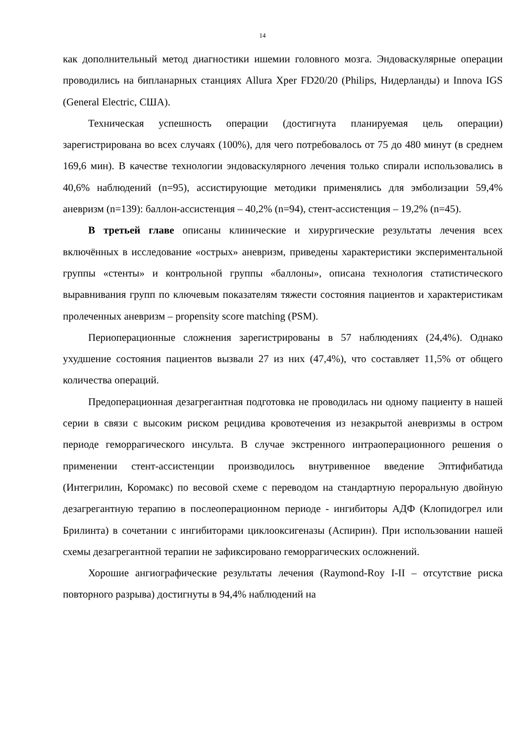14
как дополнительный метод диагностики ишемии головного мозга. Эндоваскулярные операции проводились на бипланарных станциях Allura Xper FD20/20 (Philips, Нидерланды) и Innova IGS (General Electric, США).
Техническая успешность операции (достигнута планируемая цель операции) зарегистрирована во всех случаях (100%), для чего потребовалось от 75 до 480 минут (в среднем 169,6 мин). В качестве технологии эндоваскулярного лечения только спирали использовались в 40,6% наблюдений (n=95), ассистирующие методики применялись для эмболизации 59,4% аневризм (n=139): баллон-ассистенция – 40,2% (n=94), стент-ассистенция – 19,2% (n=45).
В третьей главе описаны клинические и хирургические результаты лечения всех включённых в исследование «острых» аневризм, приведены характеристики экспериментальной группы «стенты» и контрольной группы «баллоны», описана технология статистического выравнивания групп по ключевым показателям тяжести состояния пациентов и характеристикам пролеченных аневризм – propensity score matching (PSM).
Периоперационные сложнения зарегистрированы в 57 наблюдениях (24,4%). Однако ухудшение состояния пациентов вызвали 27 из них (47,4%), что составляет 11,5% от общего количества операций.
Предоперационная дезагрегантная подготовка не проводилась ни одному пациенту в нашей серии в связи с высоким риском рецидива кровотечения из незакрытой аневризмы в остром периоде геморрагического инсульта. В случае экстренного интраоперационного решения о применении стент-ассистенции производилось внутривенное введение Эптифибатида (Интегрилин, Коромакс) по весовой схеме с переводом на стандартную пероральную двойную дезагрегантную терапию в послеоперационном периоде - ингибиторы АДФ (Клопидогрел или Брилинта) в сочетании с ингибиторами циклооксигеназы (Аспирин). При использовании нашей схемы дезагрегантной терапии не зафиксировано геморрагических осложнений.
Хорошие ангиографические результаты лечения (Raymond-Roy I-II – отсутствие риска повторного разрыва) достигнуты в 94,4% наблюдений на